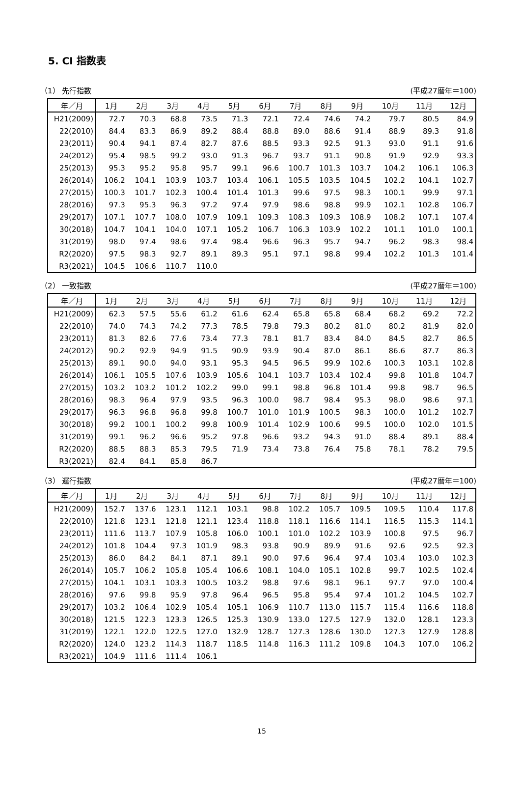5. CI 指数表
（1） 先行指数 (平成27暦年＝100)
| 年／月 | 1月 | 2月 | 3月 | 4月 | 5月 | 6月 | 7月 | 8月 | 9月 | 10月 | 11月 | 12月 |
| --- | --- | --- | --- | --- | --- | --- | --- | --- | --- | --- | --- | --- |
| H21(2009) | 72.7 | 70.3 | 68.8 | 73.5 | 71.3 | 72.1 | 72.4 | 74.6 | 74.2 | 79.7 | 80.5 | 84.9 |
| 22(2010) | 84.4 | 83.3 | 86.9 | 89.2 | 88.4 | 88.8 | 89.0 | 88.6 | 91.4 | 88.9 | 89.3 | 91.8 |
| 23(2011) | 90.4 | 94.1 | 87.4 | 82.7 | 87.6 | 88.5 | 93.3 | 92.5 | 91.3 | 93.0 | 91.1 | 91.6 |
| 24(2012) | 95.4 | 98.5 | 99.2 | 93.0 | 91.3 | 96.7 | 93.7 | 91.1 | 90.8 | 91.9 | 92.9 | 93.3 |
| 25(2013) | 95.3 | 95.2 | 95.8 | 95.7 | 99.1 | 96.6 | 100.7 | 101.3 | 103.7 | 104.2 | 106.1 | 106.3 |
| 26(2014) | 106.2 | 104.1 | 103.9 | 103.7 | 103.4 | 106.1 | 105.5 | 103.5 | 104.5 | 102.2 | 104.1 | 102.7 |
| 27(2015) | 100.3 | 101.7 | 102.3 | 100.4 | 101.4 | 101.3 | 99.6 | 97.5 | 98.3 | 100.1 | 99.9 | 97.1 |
| 28(2016) | 97.3 | 95.3 | 96.3 | 97.2 | 97.4 | 97.9 | 98.6 | 98.8 | 99.9 | 102.1 | 102.8 | 106.7 |
| 29(2017) | 107.1 | 107.7 | 108.0 | 107.9 | 109.1 | 109.3 | 108.3 | 109.3 | 108.9 | 108.2 | 107.1 | 107.4 |
| 30(2018) | 104.7 | 104.1 | 104.0 | 107.1 | 105.2 | 106.7 | 106.3 | 103.9 | 102.2 | 101.1 | 101.0 | 100.1 |
| 31(2019) | 98.0 | 97.4 | 98.6 | 97.4 | 98.4 | 96.6 | 96.3 | 95.7 | 94.7 | 96.2 | 98.3 | 98.4 |
| R2(2020) | 97.5 | 98.3 | 92.7 | 89.1 | 89.3 | 95.1 | 97.1 | 98.8 | 99.4 | 102.2 | 101.3 | 101.4 |
| R3(2021) | 104.5 | 106.6 | 110.7 | 110.0 | | | | | | | | |
（2） 一致指数 (平成27暦年＝100)
| 年／月 | 1月 | 2月 | 3月 | 4月 | 5月 | 6月 | 7月 | 8月 | 9月 | 10月 | 11月 | 12月 |
| --- | --- | --- | --- | --- | --- | --- | --- | --- | --- | --- | --- | --- |
| H21(2009) | 62.3 | 57.5 | 55.6 | 61.2 | 61.6 | 62.4 | 65.8 | 65.8 | 68.4 | 68.2 | 69.2 | 72.2 |
| 22(2010) | 74.0 | 74.3 | 74.2 | 77.3 | 78.5 | 79.8 | 79.3 | 80.2 | 81.0 | 80.2 | 81.9 | 82.0 |
| 23(2011) | 81.3 | 82.6 | 77.6 | 73.4 | 77.3 | 78.1 | 81.7 | 83.4 | 84.0 | 84.5 | 82.7 | 86.5 |
| 24(2012) | 90.2 | 92.9 | 94.9 | 91.5 | 90.9 | 93.9 | 90.4 | 87.0 | 86.1 | 86.6 | 87.7 | 86.3 |
| 25(2013) | 89.1 | 90.0 | 94.0 | 93.1 | 95.3 | 94.5 | 96.5 | 99.9 | 102.6 | 100.3 | 103.1 | 102.8 |
| 26(2014) | 106.1 | 105.5 | 107.6 | 103.9 | 105.6 | 104.1 | 103.7 | 103.4 | 102.4 | 99.8 | 101.8 | 104.7 |
| 27(2015) | 103.2 | 103.2 | 101.2 | 102.2 | 99.0 | 99.1 | 98.8 | 96.8 | 101.4 | 99.8 | 98.7 | 96.5 |
| 28(2016) | 98.3 | 96.4 | 97.9 | 93.5 | 96.3 | 100.0 | 98.7 | 98.4 | 95.3 | 98.0 | 98.6 | 97.1 |
| 29(2017) | 96.3 | 96.8 | 96.8 | 99.8 | 100.7 | 101.0 | 101.9 | 100.5 | 98.3 | 100.0 | 101.2 | 102.7 |
| 30(2018) | 99.2 | 100.1 | 100.2 | 99.8 | 100.9 | 101.4 | 102.9 | 100.6 | 99.5 | 100.0 | 102.0 | 101.5 |
| 31(2019) | 99.1 | 96.2 | 96.6 | 95.2 | 97.8 | 96.6 | 93.2 | 94.3 | 91.0 | 88.4 | 89.1 | 88.4 |
| R2(2020) | 88.5 | 88.3 | 85.3 | 79.5 | 71.9 | 73.4 | 73.8 | 76.4 | 75.8 | 78.1 | 78.2 | 79.5 |
| R3(2021) | 82.4 | 84.1 | 85.8 | 86.7 | | | | | | | | |
（3） 遅行指数 (平成27暦年＝100)
| 年／月 | 1月 | 2月 | 3月 | 4月 | 5月 | 6月 | 7月 | 8月 | 9月 | 10月 | 11月 | 12月 |
| --- | --- | --- | --- | --- | --- | --- | --- | --- | --- | --- | --- | --- |
| H21(2009) | 152.7 | 137.6 | 123.1 | 112.1 | 103.1 | 98.8 | 102.2 | 105.7 | 109.5 | 109.5 | 110.4 | 117.8 |
| 22(2010) | 121.8 | 123.1 | 121.8 | 121.1 | 123.4 | 118.8 | 118.1 | 116.6 | 114.1 | 116.5 | 115.3 | 114.1 |
| 23(2011) | 111.6 | 113.7 | 107.9 | 105.8 | 106.0 | 100.1 | 101.0 | 102.2 | 103.9 | 100.8 | 97.5 | 96.7 |
| 24(2012) | 101.8 | 104.4 | 97.3 | 101.9 | 98.3 | 93.8 | 90.9 | 89.9 | 91.6 | 92.6 | 92.5 | 92.3 |
| 25(2013) | 86.0 | 84.2 | 84.1 | 87.1 | 89.1 | 90.0 | 97.6 | 96.4 | 97.4 | 103.4 | 103.0 | 102.3 |
| 26(2014) | 105.7 | 106.2 | 105.8 | 105.4 | 106.6 | 108.1 | 104.0 | 105.1 | 102.8 | 99.7 | 102.5 | 102.4 |
| 27(2015) | 104.1 | 103.1 | 103.3 | 100.5 | 103.2 | 98.8 | 97.6 | 98.1 | 96.1 | 97.7 | 97.0 | 100.4 |
| 28(2016) | 97.6 | 99.8 | 95.9 | 97.8 | 96.4 | 96.5 | 95.8 | 95.4 | 97.4 | 101.2 | 104.5 | 102.7 |
| 29(2017) | 103.2 | 106.4 | 102.9 | 105.4 | 105.1 | 106.9 | 110.7 | 113.0 | 115.7 | 115.4 | 116.6 | 118.8 |
| 30(2018) | 121.5 | 122.3 | 123.3 | 126.5 | 125.3 | 130.9 | 133.0 | 127.5 | 127.9 | 132.0 | 128.1 | 123.3 |
| 31(2019) | 122.1 | 122.0 | 122.5 | 127.0 | 132.9 | 128.7 | 127.3 | 128.6 | 130.0 | 127.3 | 127.9 | 128.8 |
| R2(2020) | 124.0 | 123.2 | 114.3 | 118.7 | 118.5 | 114.8 | 116.3 | 111.2 | 109.8 | 104.3 | 107.0 | 106.2 |
| R3(2021) | 104.9 | 111.6 | 111.4 | 106.1 | | | | | | | | |
15